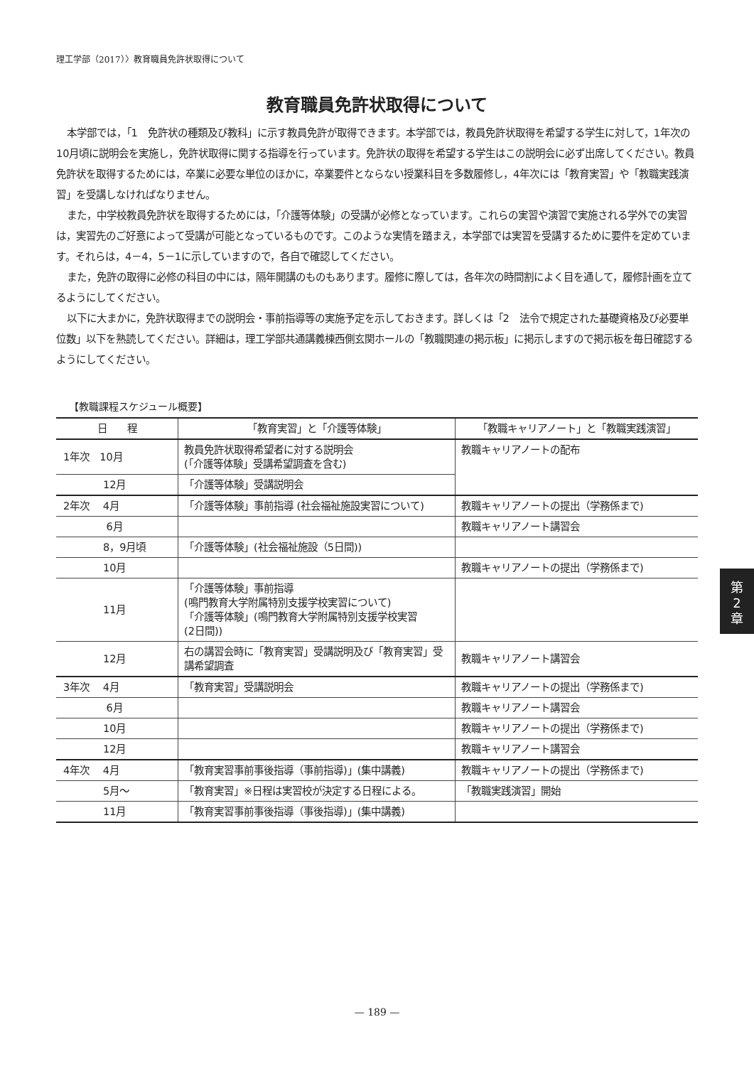理工学部（2017）〉教育職員免許状取得について
教育職員免許状取得について
本学部では，「1　免許状の種類及び教科」に示す教員免許が取得できます。本学部では，教員免許状取得を希望する学生に対して，1年次の10月頃に説明会を実施し，免許状取得に関する指導を行っています。免許状の取得を希望する学生はこの説明会に必ず出席してください。教員免許状を取得するためには，卒業に必要な単位のほかに，卒業要件とならない授業科目を多数履修し，4年次には「教育実習」や「教職実践演習」を受講しなければなりません。
また，中学校教員免許状を取得するためには，「介護等体験」の受講が必修となっています。これらの実習や演習で実施される学外での実習は，実習先のご好意によって受講が可能となっているものです。このような実情を踏まえ，本学部では実習を受講するために要件を定めています。それらは，4－4，5－1に示していますので，各自で確認してください。
また，免許の取得に必修の科目の中には，隔年開講のものもあります。履修に際しては，各年次の時間割によく目を通して，履修計画を立てるようにしてください。
以下に大まかに，免許状取得までの説明会・事前指導等の実施予定を示しておきます。詳しくは「2　法令で規定された基礎資格及び必要単位数」以下を熟読してください。詳細は，理工学部共通講義棟西側玄関ホールの「教職関連の掲示板」に掲示しますので掲示板を毎日確認するようにしてください。
【教職課程スケジュール概要】
| 日 程 | 「教育実習」と「介護等体験」 | 「教職キャリアノート」と「教職実践演習」 |
| --- | --- | --- |
| 1年次 10月 | 教員免許状取得希望者に対する説明会 (「介護等体験」受講希望調査を含む) | 教職キャリアノートの配布 |
| 12月 | 「介護等体験」受講説明会 | |
| 2年次 4月 | 「介護等体験」事前指導 (社会福祉施設実習について) | 教職キャリアノートの提出（学務係まで) |
| 6月 | | 教職キャリアノート講習会 |
| 8，9月頃 | 「介護等体験」(社会福祉施設（5日間)) | |
| 10月 | | 教職キャリアノートの提出（学務係まで) |
| 11月 | 「介護等体験」事前指導 (鳴門教育大学附属特別支援学校実習について) 「介護等体験」(鳴門教育大学附属特別支援学校実習 (2日間)) | |
| 12月 | 右の講習会時に「教育実習」受講説明及び「教育実習」受講希望調査 | 教職キャリアノート講習会 |
| 3年次 4月 | 「教育実習」受講説明会 | 教職キャリアノートの提出（学務係まで) |
| 6月 | | 教職キャリアノート講習会 |
| 10月 | | 教職キャリアノートの提出（学務係まで) |
| 12月 | | 教職キャリアノート講習会 |
| 4年次 4月 | 「教育実習事前事後指導（事前指導)」(集中講義) | 教職キャリアノートの提出（学務係まで) |
| 5月～ | 「教育実習」※日程は実習校が決定する日程による。 | 「教職実践演習」開始 |
| 11月 | 「教育実習事前事後指導（事後指導)」(集中講義) | |
第
2
章
— 189 —